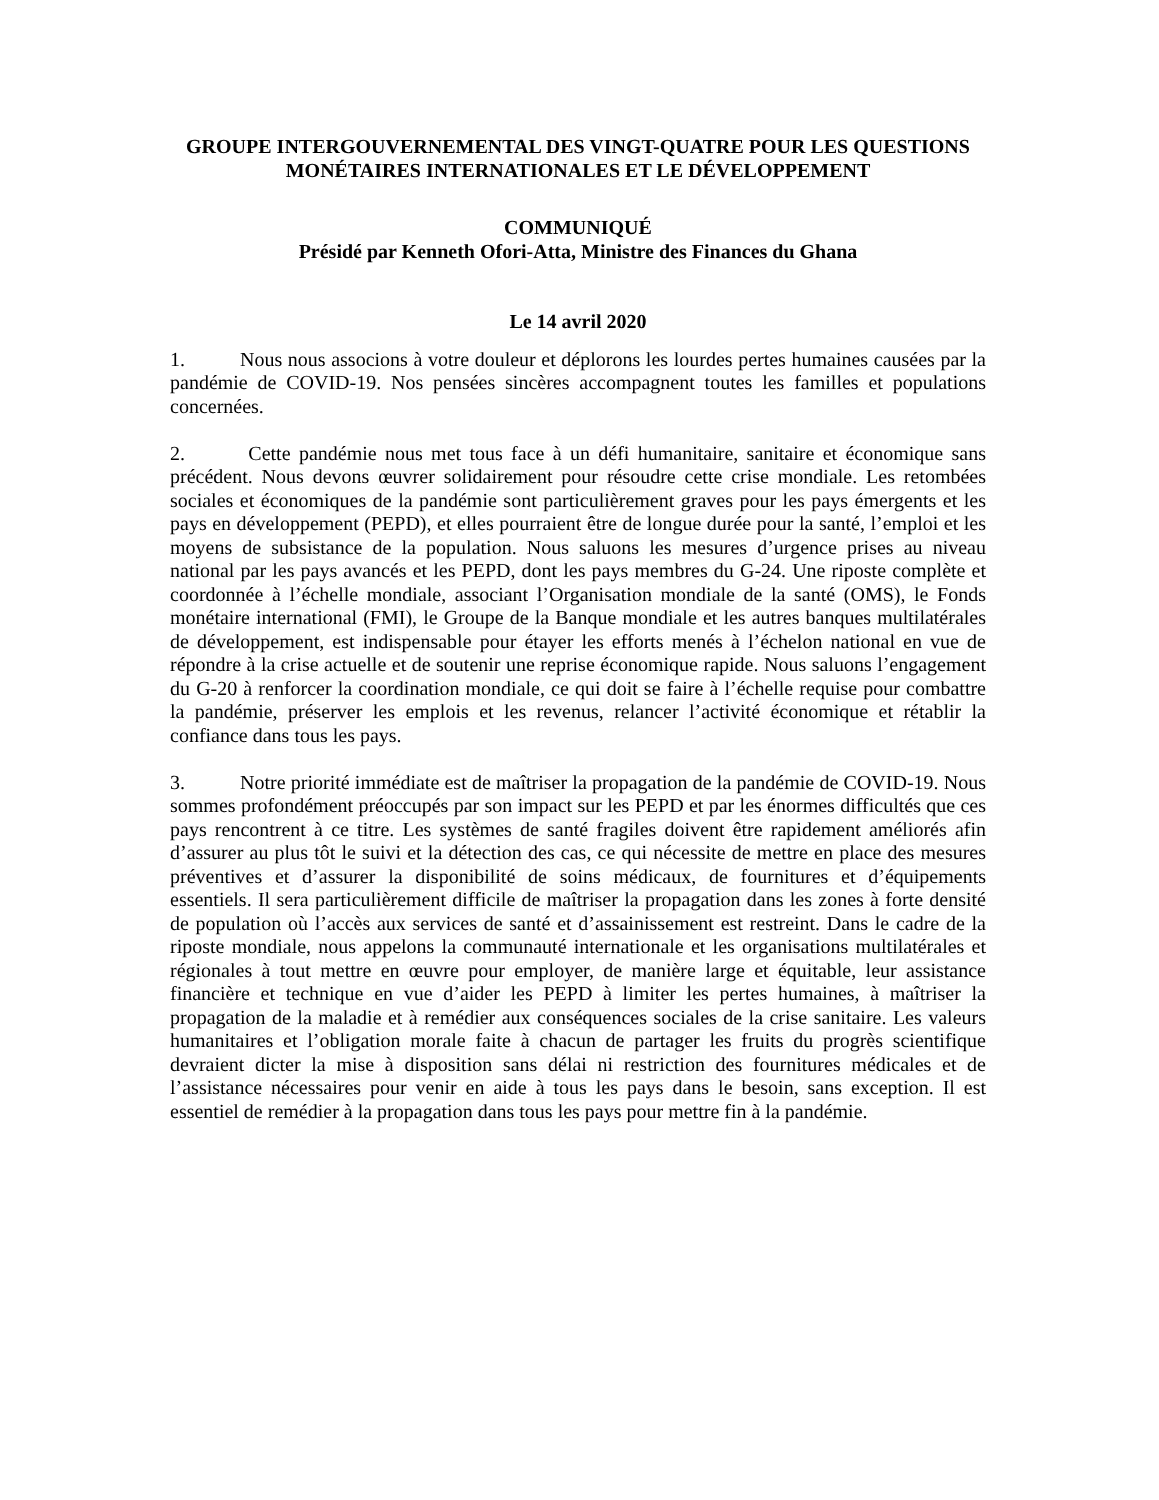GROUPE INTERGOUVERNEMENTAL DES VINGT-QUATRE POUR LES QUESTIONS MONÉTAIRES INTERNATIONALES ET LE DÉVELOPPEMENT
COMMUNIQUÉ
Présidé par Kenneth Ofori-Atta, Ministre des Finances du Ghana
Le 14 avril 2020
1. Nous nous associons à votre douleur et déplorons les lourdes pertes humaines causées par la pandémie de COVID-19. Nos pensées sincères accompagnent toutes les familles et populations concernées.
2. Cette pandémie nous met tous face à un défi humanitaire, sanitaire et économique sans précédent. Nous devons œuvrer solidairement pour résoudre cette crise mondiale. Les retombées sociales et économiques de la pandémie sont particulièrement graves pour les pays émergents et les pays en développement (PEPD), et elles pourraient être de longue durée pour la santé, l’emploi et les moyens de subsistance de la population. Nous saluons les mesures d’urgence prises au niveau national par les pays avancés et les PEPD, dont les pays membres du G-24. Une riposte complète et coordonnée à l’échelle mondiale, associant l’Organisation mondiale de la santé (OMS), le Fonds monétaire international (FMI), le Groupe de la Banque mondiale et les autres banques multilatérales de développement, est indispensable pour étayer les efforts menés à l’échelon national en vue de répondre à la crise actuelle et de soutenir une reprise économique rapide. Nous saluons l’engagement du G-20 à renforcer la coordination mondiale, ce qui doit se faire à l’échelle requise pour combattre la pandémie, préserver les emplois et les revenus, relancer l’activité économique et rétablir la confiance dans tous les pays.
3. Notre priorité immédiate est de maîtriser la propagation de la pandémie de COVID-19. Nous sommes profondément préoccupés par son impact sur les PEPD et par les énormes difficultés que ces pays rencontrent à ce titre. Les systèmes de santé fragiles doivent être rapidement améliorés afin d’assurer au plus tôt le suivi et la détection des cas, ce qui nécessite de mettre en place des mesures préventives et d’assurer la disponibilité de soins médicaux, de fournitures et d’équipements essentiels. Il sera particulièrement difficile de maîtriser la propagation dans les zones à forte densité de population où l’accès aux services de santé et d’assainissement est restreint. Dans le cadre de la riposte mondiale, nous appelons la communauté internationale et les organisations multilatérales et régionales à tout mettre en œuvre pour employer, de manière large et équitable, leur assistance financière et technique en vue d’aider les PEPD à limiter les pertes humaines, à maîtriser la propagation de la maladie et à remédier aux conséquences sociales de la crise sanitaire. Les valeurs humanitaires et l’obligation morale faite à chacun de partager les fruits du progrès scientifique devraient dicter la mise à disposition sans délai ni restriction des fournitures médicales et de l’assistance nécessaires pour venir en aide à tous les pays dans le besoin, sans exception. Il est essentiel de remédier à la propagation dans tous les pays pour mettre fin à la pandémie.